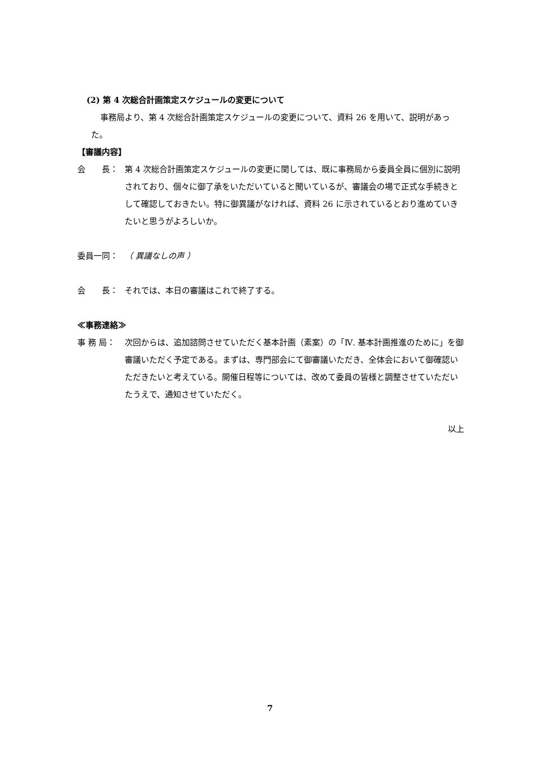(2) 第 4 次総合計画策定スケジュールの変更について
事務局より、第 4 次総合計画策定スケジュールの変更について、資料 26 を用いて、説明があった。
【審議内容】
会　　長： 第 4 次総合計画策定スケジュールの変更に関しては、既に事務局から委員全員に個別に説明されており、個々に御了承をいただいていると聞いているが、審議会の場で正式な手続きとして確認しておきたい。特に御異議がなければ、資料 26 に示されているとおり進めていきたいと思うがよろしいか。
委員一同： （ 異議なしの声 ）
会　　長： それでは、本日の審議はこれで終了する。
≪事務連絡≫
事 務 局： 次回からは、追加諮問させていただく基本計画（素案）の「Ⅳ. 基本計画推進のために」を御審議いただく予定である。まずは、専門部会にて御審議いただき、全体会において御確認いただきたいと考えている。開催日程等については、改めて委員の皆様と調整させていただいたうえで、通知させていただく。
以上
7